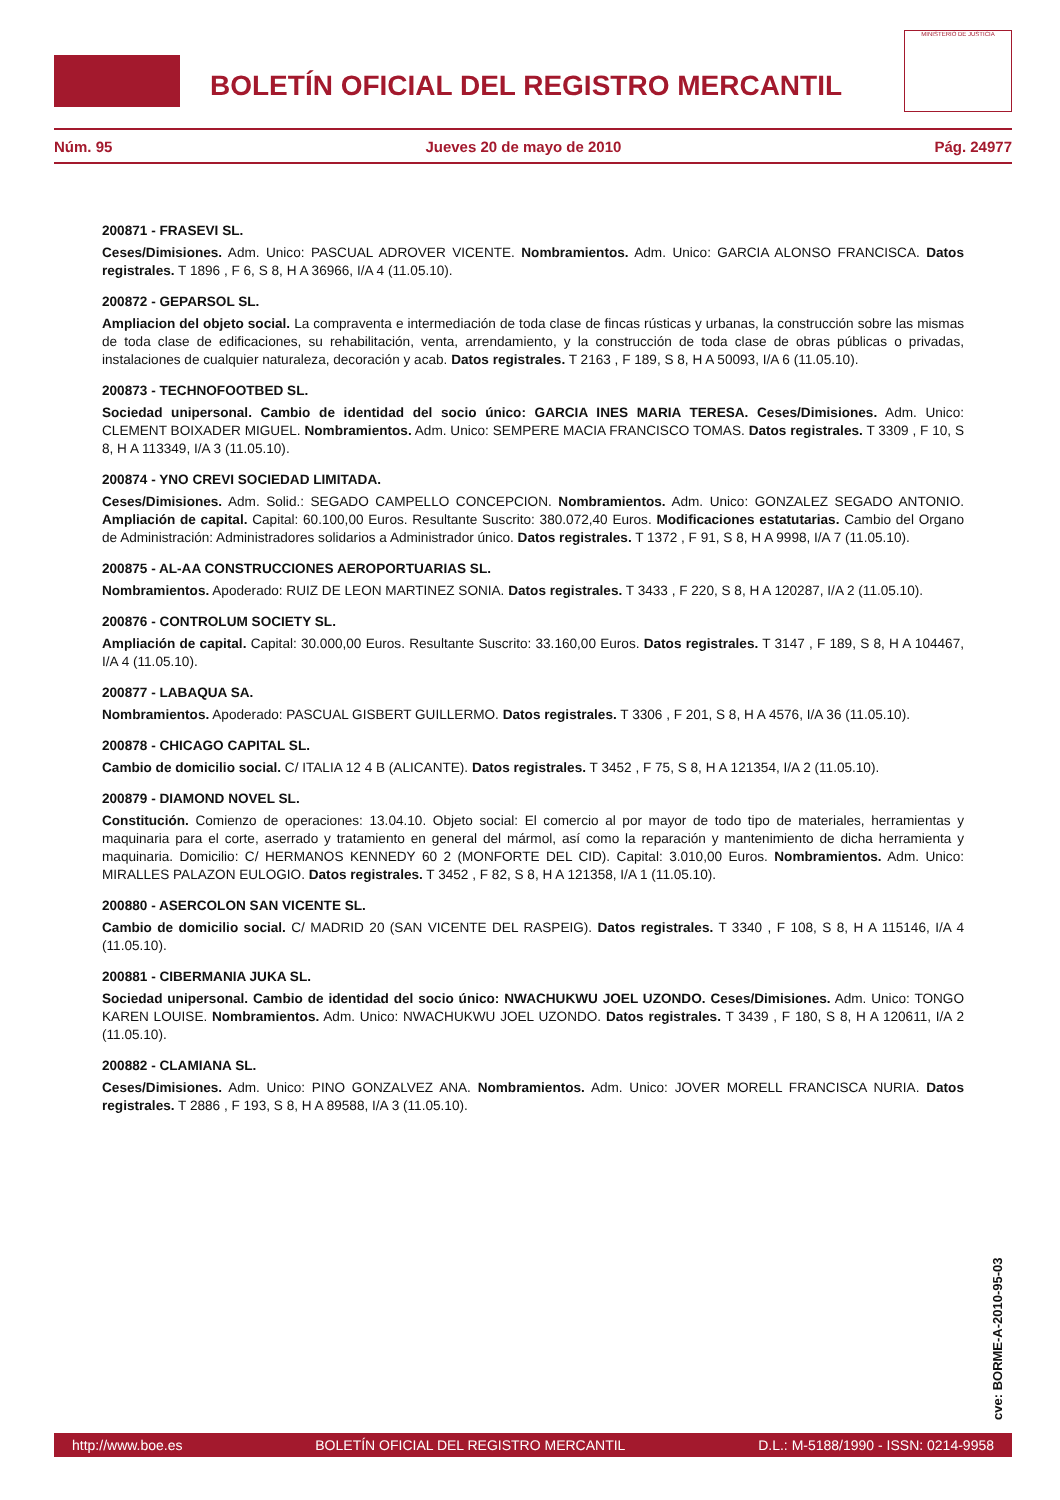BOLETÍN OFICIAL DEL REGISTRO MERCANTIL
MINISTERIO DE JUSTICIA
Núm. 95 Jueves 20 de mayo de 2010 Pág. 24977
200871 - FRASEVI SL.
Ceses/Dimisiones. Adm. Unico: PASCUAL ADROVER VICENTE. Nombramientos. Adm. Unico: GARCIA ALONSO FRANCISCA. Datos registrales. T 1896 , F 6, S 8, H A 36966, I/A 4 (11.05.10).
200872 - GEPARSOL SL.
Ampliacion del objeto social. La compraventa e intermediación de toda clase de fincas rústicas y urbanas, la construcción sobre las mismas de toda clase de edificaciones, su rehabilitación, venta, arrendamiento, y la construcción de toda clase de obras públicas o privadas, instalaciones de cualquier naturaleza, decoración y acab. Datos registrales. T 2163 , F 189, S 8, H A 50093, I/A 6 (11.05.10).
200873 - TECHNOFOOTBED SL.
Sociedad unipersonal. Cambio de identidad del socio único: GARCIA INES MARIA TERESA. Ceses/Dimisiones. Adm. Unico: CLEMENT BOIXADER MIGUEL. Nombramientos. Adm. Unico: SEMPERE MACIA FRANCISCO TOMAS. Datos registrales. T 3309 , F 10, S 8, H A 113349, I/A 3 (11.05.10).
200874 - YNO CREVI SOCIEDAD LIMITADA.
Ceses/Dimisiones. Adm. Solid.: SEGADO CAMPELLO CONCEPCION. Nombramientos. Adm. Unico: GONZALEZ SEGADO ANTONIO. Ampliación de capital. Capital: 60.100,00 Euros. Resultante Suscrito: 380.072,40 Euros. Modificaciones estatutarias. Cambio del Organo de Administración: Administradores solidarios a Administrador único. Datos registrales. T 1372 , F 91, S 8, H A 9998, I/A 7 (11.05.10).
200875 - AL-AA CONSTRUCCIONES AEROPORTUARIAS SL.
Nombramientos. Apoderado: RUIZ DE LEON MARTINEZ SONIA. Datos registrales. T 3433 , F 220, S 8, H A 120287, I/A 2 (11.05.10).
200876 - CONTROLUM SOCIETY SL.
Ampliación de capital. Capital: 30.000,00 Euros. Resultante Suscrito: 33.160,00 Euros. Datos registrales. T 3147 , F 189, S 8, H A 104467, I/A 4 (11.05.10).
200877 - LABAQUA SA.
Nombramientos. Apoderado: PASCUAL GISBERT GUILLERMO. Datos registrales. T 3306 , F 201, S 8, H A 4576, I/A 36 (11.05.10).
200878 - CHICAGO CAPITAL SL.
Cambio de domicilio social. C/ ITALIA 12 4 B (ALICANTE). Datos registrales. T 3452 , F 75, S 8, H A 121354, I/A 2 (11.05.10).
200879 - DIAMOND NOVEL SL.
Constitución. Comienzo de operaciones: 13.04.10. Objeto social: El comercio al por mayor de todo tipo de materiales, herramientas y maquinaria para el corte, aserrado y tratamiento en general del mármol, así como la reparación y mantenimiento de dicha herramienta y maquinaria. Domicilio: C/ HERMANOS KENNEDY 60 2 (MONFORTE DEL CID). Capital: 3.010,00 Euros. Nombramientos. Adm. Unico: MIRALLES PALAZON EULOGIO. Datos registrales. T 3452 , F 82, S 8, H A 121358, I/A 1 (11.05.10).
200880 - ASERCOLON SAN VICENTE SL.
Cambio de domicilio social. C/ MADRID 20 (SAN VICENTE DEL RASPEIG). Datos registrales. T 3340 , F 108, S 8, H A 115146, I/A 4 (11.05.10).
200881 - CIBERMANIA JUKA SL.
Sociedad unipersonal. Cambio de identidad del socio único: NWACHUKWU JOEL UZONDO. Ceses/Dimisiones. Adm. Unico: TONGO KAREN LOUISE. Nombramientos. Adm. Unico: NWACHUKWU JOEL UZONDO. Datos registrales. T 3439 , F 180, S 8, H A 120611, I/A 2 (11.05.10).
200882 - CLAMIANA SL.
Ceses/Dimisiones. Adm. Unico: PINO GONZALVEZ ANA. Nombramientos. Adm. Unico: JOVER MORELL FRANCISCA NURIA. Datos registrales. T 2886 , F 193, S 8, H A 89588, I/A 3 (11.05.10).
cve: BORME-A-2010-95-03
http://www.boe.es BOLETÍN OFICIAL DEL REGISTRO MERCANTIL D.L.: M-5188/1990 - ISSN: 0214-9958